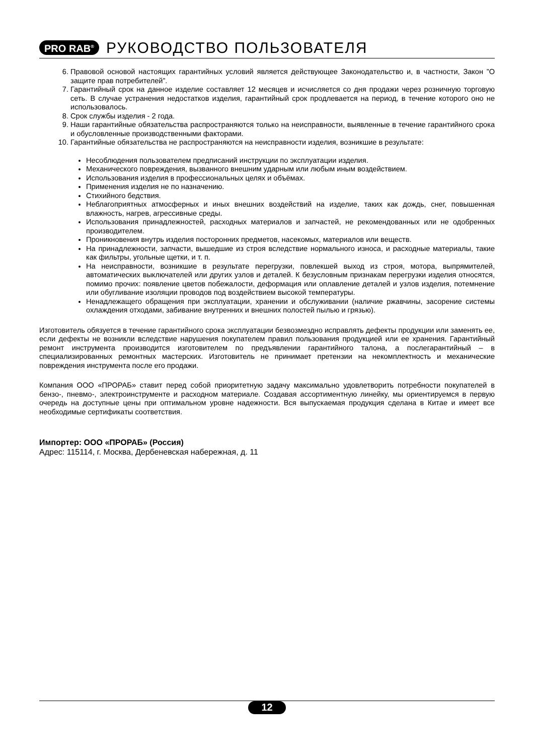PRO RAB<sup>®</sup> РУКОВОДСТВО ПОЛЬЗОВАТЕЛЯ
6. Правовой основой настоящих гарантийных условий является действующее Законодательство и, в частности, Закон ”О защите прав потребителей”.
7. Гарантийный срок на данное изделие составляет 12 месяцев и исчисляется со дня продажи через розничную торговую сеть. В случае устранения недостатков изделия, гарантийный срок продлевается на период, в течение которого оно не использовалось.
8. Срок службы изделия - 2 года.
9. Наши гарантийные обязательства распространяются только на неисправности, выявленные в течение гарантийного срока и обусловленные производственными факторами.
10. Гарантийные обязательства не распространяются на неисправности изделия, возникшие в результате:
Несоблюдения пользователем предписаний инструкции по эксплуатации изделия.
Механического повреждения, вызванного внешним ударным или любым иным воздействием.
Использования изделия в профессиональных целях и объёмах.
Применения изделия не по назначению.
Стихийного бедствия.
Неблагоприятных атмосферных и иных внешних воздействий на изделие, таких как дождь, снег, повышенная влажность, нагрев, агрессивные среды.
Использования принадлежностей, расходных материалов и запчастей, не рекомендованных или не одобренных производителем.
Проникновения внутрь изделия посторонних предметов, насекомых, материалов или веществ.
На принадлежности, запчасти, вышедшие из строя вследствие нормального износа, и расходные материалы, такие как фильтры, угольные щетки, и т. п.
На неисправности, возникшие в результате перегрузки, повлекшей выход из строя, мотора, выпрямителей, автоматических выключателей или других узлов и деталей. К безусловным признакам перегрузки изделия относятся, помимо прочих: появление цветов побежалости, деформация или оплавление деталей и узлов изделия, потемнение или обугливание изоляции проводов под воздействием высокой температуры.
Ненадлежащего обращения при эксплуатации, хранении и обслуживании (наличие ржавчины, засорение системы охлаждения отходами, забивание внутренних и внешних полостей пылью и грязью).
Изготовитель обязуется в течение гарантийного срока эксплуатации безвозмездно исправлять дефекты продукции или заменять ее, если дефекты не возникли вследствие нарушения покупателем правил пользования продукцией или ее хранения. Гарантийный ремонт инструмента производится изготовителем по предъявлении гарантийного талона, а послегарантийный – в специализированных ремонтных мастерских. Изготовитель не принимает претензии на некомплектность и механические повреждения инструмента после его продажи.
Компания ООО «ПРОРАБ» ставит перед собой приоритетную задачу максимально удовлетворить потребности покупателей в бензо-, пневмо-, электроинструменте и расходном материале. Создавая ассортиментную линейку, мы ориентируемся в первую очередь на доступные цены при оптимальном уровне надежности. Вся выпускаемая продукция сделана в Китае и имеет все необходимые сертификаты соответствия.
Импортер: ООО «ПРОРАБ» (Россия)
Адрес: 115114, г. Москва, Дербеневская набережная, д. 11
12